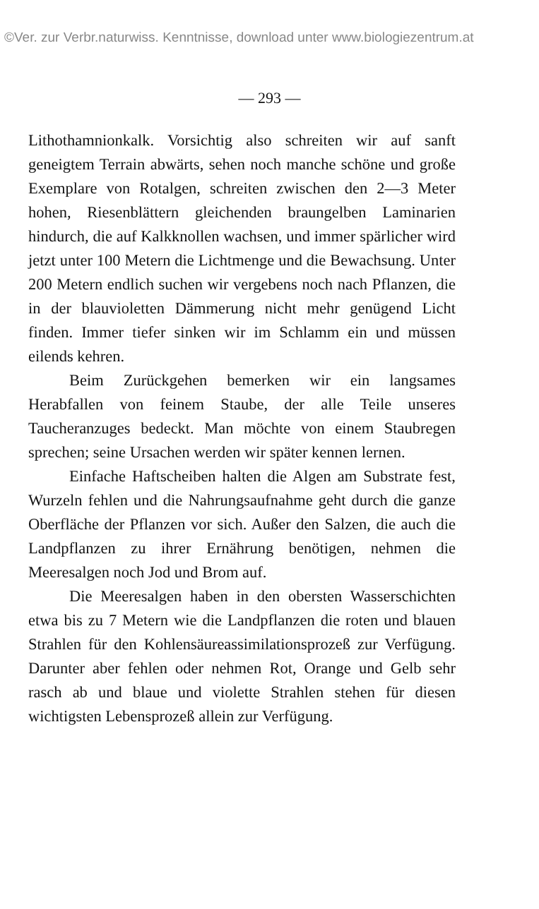©Ver. zur Verbr.naturwiss. Kenntnisse, download unter www.biologiezentrum.at
— 293 —
Lithothamnionkalk. Vorsichtig also schreiten wir auf sanft geneigtem Terrain abwärts, sehen noch manche schöne und große Exemplare von Rotalgen, schreiten zwischen den 2—3 Meter hohen, Riesenblättern gleichenden braungelben Laminarien hindurch, die auf Kalkknollen wachsen, und immer spärlicher wird jetzt unter 100 Metern die Lichtmenge und die Bewachsung. Unter 200 Metern endlich suchen wir vergebens noch nach Pflanzen, die in der blauvioletten Dämmerung nicht mehr genügend Licht finden. Immer tiefer sinken wir im Schlamm ein und müssen eilends kehren.
Beim Zurückgehen bemerken wir ein langsames Herabfallen von feinem Staube, der alle Teile unseres Taucheranzuges bedeckt. Man möchte von einem Staubregen sprechen; seine Ursachen werden wir später kennen lernen.
Einfache Haftscheiben halten die Algen am Substrate fest, Wurzeln fehlen und die Nahrungsaufnahme geht durch die ganze Oberfläche der Pflanzen vor sich. Außer den Salzen, die auch die Landpflanzen zu ihrer Ernährung benötigen, nehmen die Meeresalgen noch Jod und Brom auf.
Die Meeresalgen haben in den obersten Wasserschichten etwa bis zu 7 Metern wie die Landpflanzen die roten und blauen Strahlen für den Kohlensäureassimilationsprozeß zur Verfügung. Darunter aber fehlen oder nehmen Rot, Orange und Gelb sehr rasch ab und blaue und violette Strahlen stehen für diesen wichtigsten Lebensprozeß allein zur Verfügung.